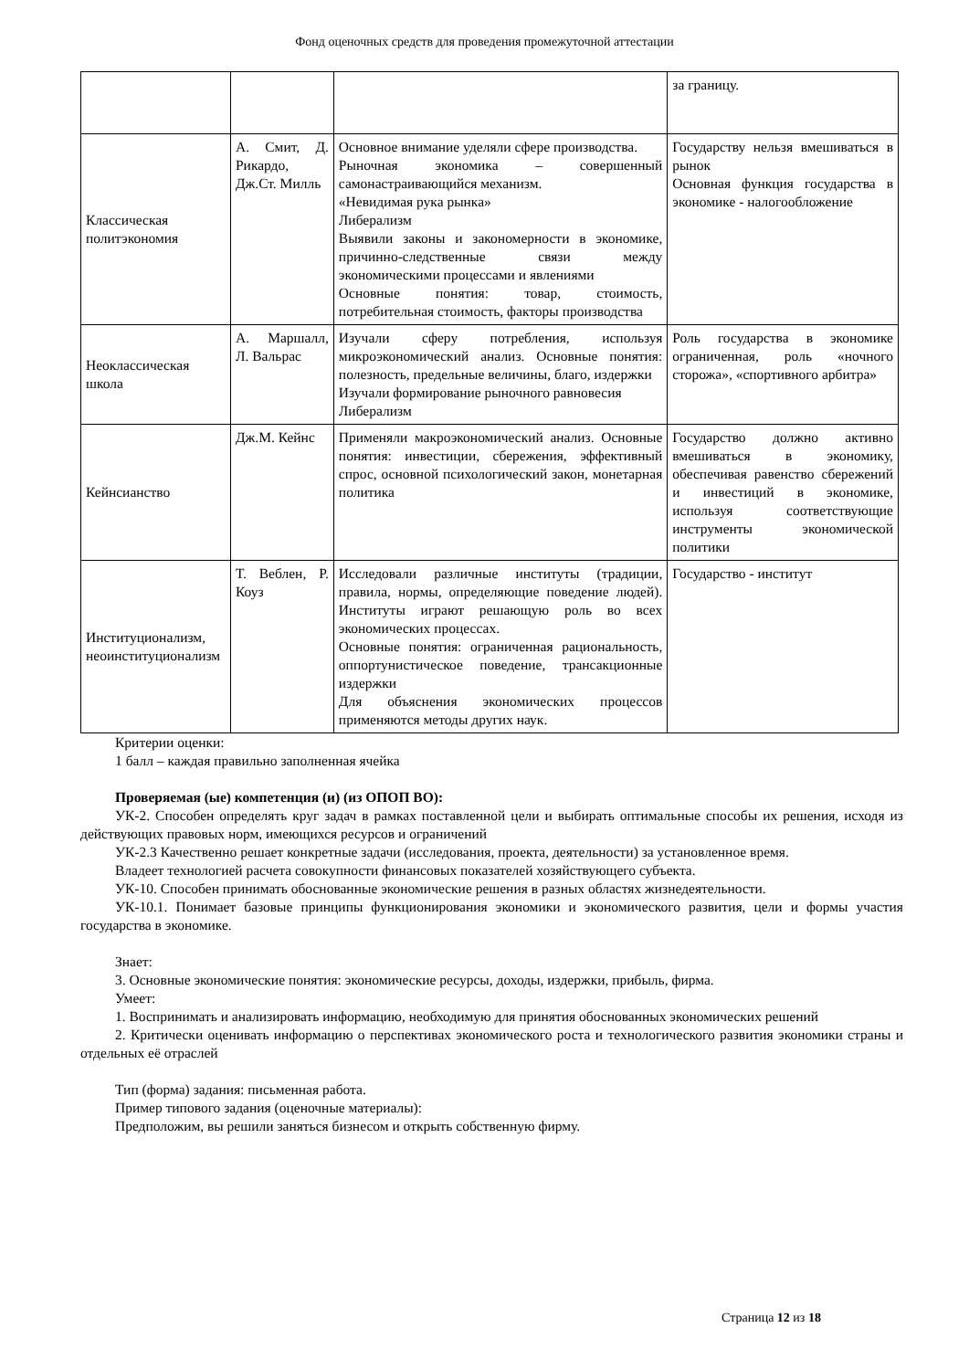Фонд оценочных средств для проведения промежуточной аттестации
| | | | за границу. |
| Классическая политэкономия | А. Смит, Д. Рикардо, Дж.Ст. Милль | Основное внимание уделяли сфере производства. Рыночная экономика – совершенный самонастраивающийся механизм. «Невидимая рука рынка» Либерализм Выявили законы и закономерности в экономике, причинно-следственные связи между экономическими процессами и явлениями Основные понятия: товар, стоимость, потребительная стоимость, факторы производства | Государству нельзя вмешиваться в рынок Основная функция государства в экономике - налогообложение |
| Неоклассическая школа | А. Маршалл, Л. Вальрас | Изучали сферу потребления, используя микроэкономический анализ. Основные понятия: полезность, предельные величины, благо, издержки Изучали формирование рыночного равновесия Либерализм | Роль государства в экономике ограниченная, роль «ночного сторожа», «спортивного арбитра» |
| Кейнсианство | Дж.М. Кейнс | Применяли макроэкономический анализ. Основные понятия: инвестиции, сбережения, эффективный спрос, основной психологический закон, монетарная политика | Государство должно активно вмешиваться в экономику, обеспечивая равенство сбережений и инвестиций в экономике, используя соответствующие инструменты экономической политики |
| Институционализм, неоинституционализм | Т. Веблен, Р. Коуз | Исследовали различные институты (традиции, правила, нормы, определяющие поведение людей). Институты играют решающую роль во всех экономических процессах. Основные понятия: ограниченная рациональность, оппортунистическое поведение, трансакционные издержки Для объяснения экономических процессов применяются методы других наук. | Государство - институт |
Критерии оценки:
1 балл – каждая правильно заполненная ячейка
Проверяемая (ые) компетенция (и) (из ОПОП ВО):
УК-2. Способен определять круг задач в рамках поставленной цели и выбирать оптимальные способы их решения, исходя из действующих правовых норм, имеющихся ресурсов и ограничений
УК-2.3 Качественно решает конкретные задачи (исследования, проекта, деятельности) за установленное время.
Владеет технологией расчета совокупности финансовых показателей хозяйствующего субъекта.
УК-10. Способен принимать обоснованные экономические решения в разных областях жизнедеятельности.
УК-10.1. Понимает базовые принципы функционирования экономики и экономического развития, цели и формы участия государства в экономике.
Знает:
3. Основные экономические понятия: экономические ресурсы, доходы, издержки, прибыль, фирма.
Умеет:
1. Воспринимать и анализировать информацию, необходимую для принятия обоснованных экономических решений
2. Критически оценивать информацию о перспективах экономического роста и технологического развития экономики страны и отдельных её отраслей
Тип (форма) задания: письменная работа.
Пример типового задания (оценочные материалы):
Предположим, вы решили заняться бизнесом и открыть собственную фирму.
Страница 12 из 18